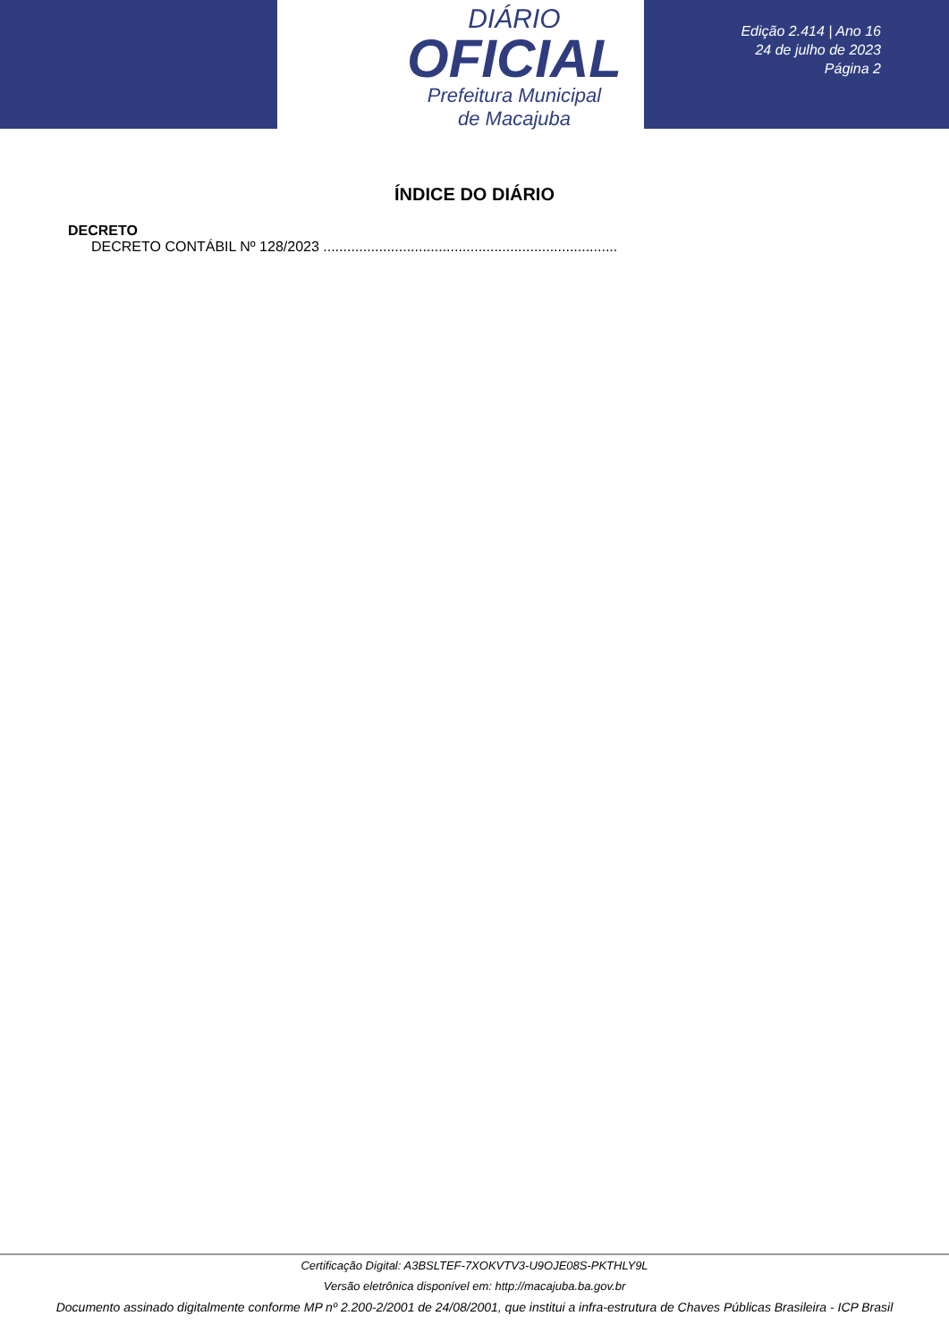DIÁRIO
OFICIAL
Prefeitura Municipal
de Macajuba
Edição 2.414 | Ano 16
24 de julho de 2023
Página 2
ÍNDICE DO DIÁRIO
DECRETO
DECRETO CONTÁBIL Nº 128/2023 ..........................................................................
Certificação Digital: A3BSLTEF-7XOKVTV3-U9OJE08S-PKTHLY9L
Versão eletrônica disponível em: http://macajuba.ba.gov.br
Documento assinado digitalmente conforme MP nº 2.200-2/2001 de 24/08/2001, que institui a infra-estrutura de Chaves Públicas Brasileira - ICP Brasil